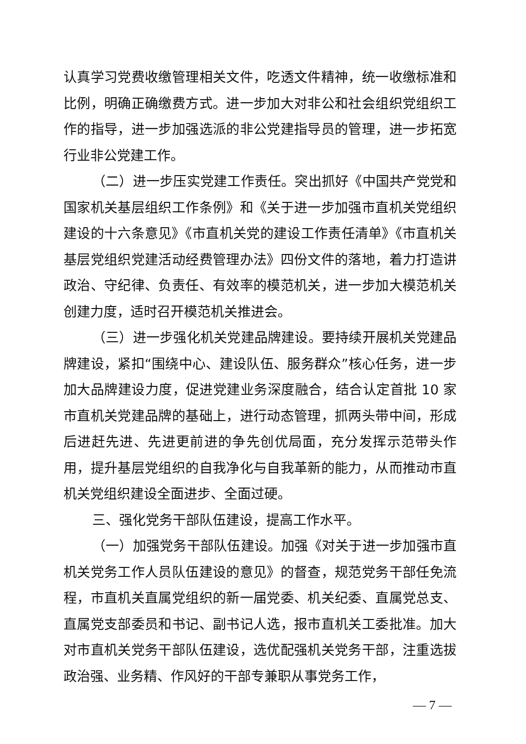认真学习党费收缴管理相关文件，吃透文件精神，统一收缴标准和比例，明确正确缴费方式。进一步加大对非公和社会组织党组织工作的指导，进一步加强选派的非公党建指导员的管理，进一步拓宽行业非公党建工作。
（二）进一步压实党建工作责任。突出抓好《中国共产党党和国家机关基层组织工作条例》和《关于进一步加强市直机关党组织建设的十六条意见》《市直机关党的建设工作责任清单》《市直机关基层党组织党建活动经费管理办法》四份文件的落地，着力打造讲政治、守纪律、负责任、有效率的模范机关，进一步加大模范机关创建力度，适时召开模范机关推进会。
（三）进一步强化机关党建品牌建设。要持续开展机关党建品牌建设，紧扣“围绕中心、建设队伍、服务群众”核心任务，进一步加大品牌建设力度，促进党建业务深度融合，结合认定首批 10 家市直机关党建品牌的基础上，进行动态管理，抓两头带中间，形成后进赶先进、先进更前进的争先创优局面，充分发挥示范带头作用，提升基层党组织的自我净化与自我革新的能力，从而推动市直机关党组织建设全面进步、全面过硬。
三、强化党务干部队伍建设，提高工作水平。
（一）加强党务干部队伍建设。加强《对关于进一步加强市直机关党务工作人员队伍建设的意见》的督查，规范党务干部任免流程，市直机关直属党组织的新一届党委、机关纪委、直属党总支、直属党支部委员和书记、副书记人选，报市直机关工委批准。加大对市直机关党务干部队伍建设，选优配强机关党务干部，注重选拔政治强、业务精、作风好的干部专兼职从事党务工作，
— 7 —